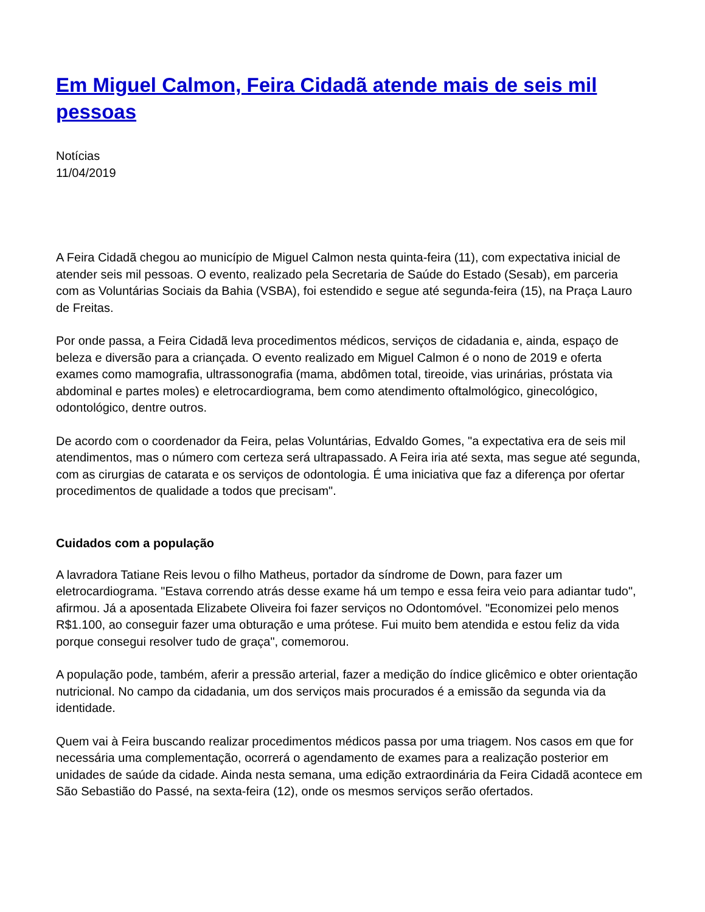Em Miguel Calmon, Feira Cidadã atende mais de seis mil pessoas
Notícias
11/04/2019
A Feira Cidadã chegou ao município de Miguel Calmon nesta quinta-feira (11), com expectativa inicial de atender seis mil pessoas. O evento, realizado pela Secretaria de Saúde do Estado (Sesab), em parceria com as Voluntárias Sociais da Bahia (VSBA), foi estendido e segue até segunda-feira (15), na Praça Lauro de Freitas.
Por onde passa, a Feira Cidadã leva procedimentos médicos, serviços de cidadania e, ainda, espaço de beleza e diversão para a criançada. O evento realizado em Miguel Calmon é o nono de 2019 e oferta exames como mamografia, ultrassonografia (mama, abdômen total, tireoide, vias urinárias, próstata via abdominal e partes moles) e eletrocardiograma, bem como atendimento oftalmológico, ginecológico, odontológico, dentre outros.
De acordo com o coordenador da Feira, pelas Voluntárias, Edvaldo Gomes, "a expectativa era de seis mil atendimentos, mas o número com certeza será ultrapassado. A Feira iria até sexta, mas segue até segunda, com as cirurgias de catarata e os serviços de odontologia. É uma iniciativa que faz a diferença por ofertar procedimentos de qualidade a todos que precisam".
Cuidados com a população
A lavradora Tatiane Reis levou o filho Matheus, portador da síndrome de Down, para fazer um eletrocardiograma. "Estava correndo atrás desse exame há um tempo e essa feira veio para adiantar tudo", afirmou. Já a aposentada Elizabete Oliveira foi fazer serviços no Odontomóvel. "Economizei pelo menos R$1.100, ao conseguir fazer uma obturação e uma prótese. Fui muito bem atendida e estou feliz da vida porque consegui resolver tudo de graça", comemorou.
A população pode, também, aferir a pressão arterial, fazer a medição do índice glicêmico e obter orientação nutricional. No campo da cidadania, um dos serviços mais procurados é a emissão da segunda via da identidade.
Quem vai à Feira buscando realizar procedimentos médicos passa por uma triagem. Nos casos em que for necessária uma complementação, ocorrerá o agendamento de exames para a realização posterior em unidades de saúde da cidade. Ainda nesta semana, uma edição extraordinária da Feira Cidadã acontece em São Sebastião do Passé, na sexta-feira (12), onde os mesmos serviços serão ofertados.